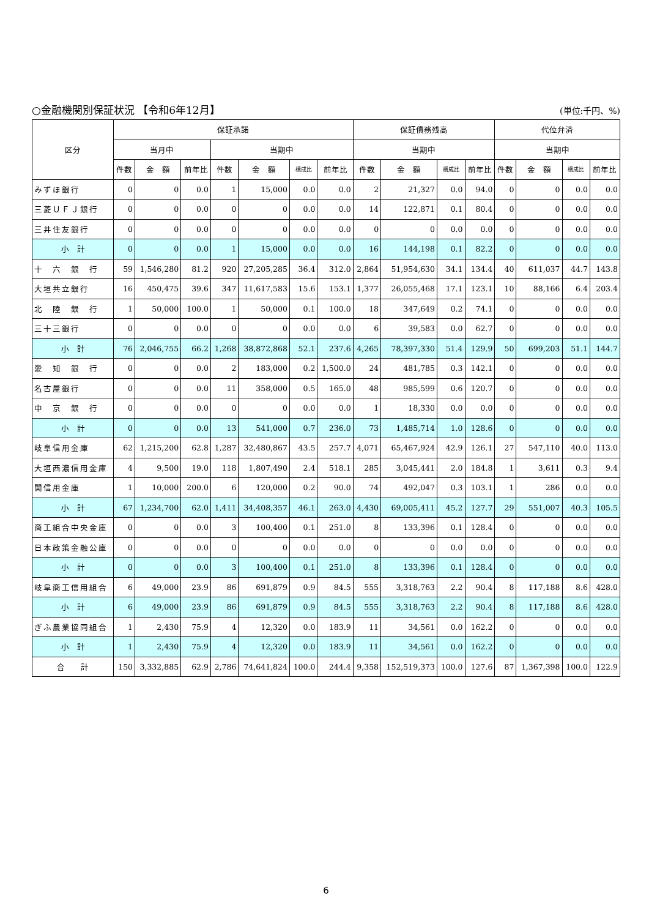○金融機関別保証状況 【令和6年12月】 (単位:千円、%)
| 区分 | 保証承諾 | | | | | | | 保証債務残高 | | | | 代位弁済 | | | |
| --- | --- | --- | --- | --- | --- | --- | --- | --- | --- | --- | --- | --- | --- | --- | --- |
| | 当月中 | | | 当期中 | | | | 当期中 | | | | 当期中 | | | |
| | 件数 | 金 額 | 前年比 | 件数 | 金 額 | 構成比 | 前年比 | 件数 | 金 額 | 構成比 | 前年比 | 件数 | 金 額 | 構成比 | 前年比 |
| みずほ銀行 | 0 | 0 | 0.0 | 1 | 15,000 | 0.0 | 0.0 | 2 | 21,327 | 0.0 | 94.0 | 0 | 0 | 0.0 | 0.0 |
| 三菱ＵＦＪ銀行 | 0 | 0 | 0.0 | 0 | 0 | 0.0 | 0.0 | 14 | 122,871 | 0.1 | 80.4 | 0 | 0 | 0.0 | 0.0 |
| 三井住友銀行 | 0 | 0 | 0.0 | 0 | 0 | 0.0 | 0.0 | 0 | 0 | 0.0 | 0.0 | 0 | 0 | 0.0 | 0.0 |
| 小 計 | 0 | 0 | 0.0 | 1 | 15,000 | 0.0 | 0.0 | 16 | 144,198 | 0.1 | 82.2 | 0 | 0 | 0.0 | 0.0 |
| 十 六 銀 行 | 59 | 1,546,280 | 81.2 | 920 | 27,205,285 | 36.4 | 312.0 | 2,864 | 51,954,630 | 34.1 | 134.4 | 40 | 611,037 | 44.7 | 143.8 |
| 大垣共立銀行 | 16 | 450,475 | 39.6 | 347 | 11,617,583 | 15.6 | 153.1 | 1,377 | 26,055,468 | 17.1 | 123.1 | 10 | 88,166 | 6.4 | 203.4 |
| 北 陸 銀 行 | 1 | 50,000 | 100.0 | 1 | 50,000 | 0.1 | 100.0 | 18 | 347,649 | 0.2 | 74.1 | 0 | 0 | 0.0 | 0.0 |
| 三十三銀行 | 0 | 0 | 0.0 | 0 | 0 | 0.0 | 0.0 | 6 | 39,583 | 0.0 | 62.7 | 0 | 0 | 0.0 | 0.0 |
| 小 計 | 76 | 2,046,755 | 66.2 | 1,268 | 38,872,868 | 52.1 | 237.6 | 4,265 | 78,397,330 | 51.4 | 129.9 | 50 | 699,203 | 51.1 | 144.7 |
| 愛 知 銀 行 | 0 | 0 | 0.0 | 2 | 183,000 | 0.2 | 1,500.0 | 24 | 481,785 | 0.3 | 142.1 | 0 | 0 | 0.0 | 0.0 |
| 名古屋銀行 | 0 | 0 | 0.0 | 11 | 358,000 | 0.5 | 165.0 | 48 | 985,599 | 0.6 | 120.7 | 0 | 0 | 0.0 | 0.0 |
| 中 京 銀 行 | 0 | 0 | 0.0 | 0 | 0 | 0.0 | 0.0 | 1 | 18,330 | 0.0 | 0.0 | 0 | 0 | 0.0 | 0.0 |
| 小 計 | 0 | 0 | 0.0 | 13 | 541,000 | 0.7 | 236.0 | 73 | 1,485,714 | 1.0 | 128.6 | 0 | 0 | 0.0 | 0.0 |
| 岐阜信用金庫 | 62 | 1,215,200 | 62.8 | 1,287 | 32,480,867 | 43.5 | 257.7 | 4,071 | 65,467,924 | 42.9 | 126.1 | 27 | 547,110 | 40.0 | 113.0 |
| 大垣西濃信用金庫 | 4 | 9,500 | 19.0 | 118 | 1,807,490 | 2.4 | 518.1 | 285 | 3,045,441 | 2.0 | 184.8 | 1 | 3,611 | 0.3 | 9.4 |
| 関信用金庫 | 1 | 10,000 | 200.0 | 6 | 120,000 | 0.2 | 90.0 | 74 | 492,047 | 0.3 | 103.1 | 1 | 286 | 0.0 | 0.0 |
| 小 計 | 67 | 1,234,700 | 62.0 | 1,411 | 34,408,357 | 46.1 | 263.0 | 4,430 | 69,005,411 | 45.2 | 127.7 | 29 | 551,007 | 40.3 | 105.5 |
| 商工組合中央金庫 | 0 | 0 | 0.0 | 3 | 100,400 | 0.1 | 251.0 | 8 | 133,396 | 0.1 | 128.4 | 0 | 0 | 0.0 | 0.0 |
| 日本政策金融公庫 | 0 | 0 | 0.0 | 0 | 0 | 0.0 | 0.0 | 0 | 0 | 0.0 | 0.0 | 0 | 0 | 0.0 | 0.0 |
| 小 計 | 0 | 0 | 0.0 | 3 | 100,400 | 0.1 | 251.0 | 8 | 133,396 | 0.1 | 128.4 | 0 | 0 | 0.0 | 0.0 |
| 岐阜商工信用組合 | 6 | 49,000 | 23.9 | 86 | 691,879 | 0.9 | 84.5 | 555 | 3,318,763 | 2.2 | 90.4 | 8 | 117,188 | 8.6 | 428.0 |
| 小 計 | 6 | 49,000 | 23.9 | 86 | 691,879 | 0.9 | 84.5 | 555 | 3,318,763 | 2.2 | 90.4 | 8 | 117,188 | 8.6 | 428.0 |
| ぎふ農業協同組合 | 1 | 2,430 | 75.9 | 4 | 12,320 | 0.0 | 183.9 | 11 | 34,561 | 0.0 | 162.2 | 0 | 0 | 0.0 | 0.0 |
| 小 計 | 1 | 2,430 | 75.9 | 4 | 12,320 | 0.0 | 183.9 | 11 | 34,561 | 0.0 | 162.2 | 0 | 0 | 0.0 | 0.0 |
| 合 計 | 150 | 3,332,885 | 62.9 | 2,786 | 74,641,824 | 100.0 | 244.4 | 9,358 | 152,519,373 | 100.0 | 127.6 | 87 | 1,367,398 | 100.0 | 122.9 |
6